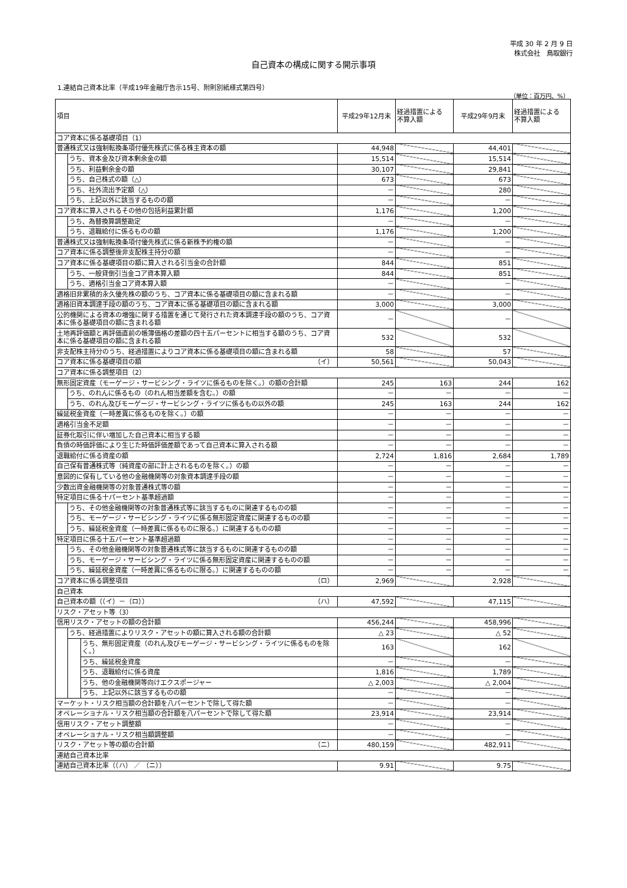平成 30 年 2 月 9 日
株式会社　鳥取銀行
自己資本の構成に関する開示事項
1.連結自己資本比率（平成19年金融庁告示15号、附則別紙様式第四号）
（単位：百万円、%）
| 項目 | | | 平成29年12月末 | 経過措置による 不算入額 | 平成29年9月末 | 経過措置による 不算入額 |
| --- | --- | --- | --- | --- | --- | --- |
| コア資本に係る基礎項目（1） | | | | | | |
| 普通株式又は強制転換条項付優先株式に係る株主資本の額 | | | 44,948 | | 44,401 | |
| | うち、資本金及び資本剰余金の額 | | 15,514 | | 15,514 | |
| | うち、利益剰余金の額 | | 30,107 | | 29,841 | |
| | うち、自己株式の額（△） | | 673 | | 673 | |
| | うち、社外流出予定額（△） | | － | | 280 | |
| | うち、上記以外に該当するものの額 | | － | | － | |
| コア資本に算入されるその他の包括利益累計額 | | | 1,176 | | 1,200 | |
| | うち、為替換算調整勘定 | | － | | － | |
| | うち、退職給付に係るものの額 | | 1,176 | | 1,200 | |
| 普通株式又は強制転換条項付優先株式に係る新株予約権の額 | | | － | | － | |
| コア資本に係る調整後非支配株主持分の額 | | | － | | － | |
| コア資本に係る基礎項目の額に算入される引当金の合計額 | | | 844 | | 851 | |
| | うち、一般貸倒引当金コア資本算入額 | | 844 | | 851 | |
| | うち、適格引当金コア資本算入額 | | － | | － | |
| 適格旧非累積的永久優先株の額のうち、コア資本に係る基礎項目の額に含まれる額 | | | － | | － | |
| 適格旧資本調達手段の額のうち、コア資本に係る基礎項目の額に含まれる額 | | | 3,000 | | 3,000 | |
| 公的機関による資本の増強に関する措置を通じて発行された資本調達手段の額のうち、コア資本に係る基礎項目の額に含まれる額 | | | － | | － | |
| 土地再評価額と再評価直前の帳簿価格の差額の四十五パーセントに相当する額のうち、コア資本に係る基礎項目の額に含まれる額 | | | 532 | | 532 | |
| 非支配株主持分のうち、経過措置によりコア資本に係る基礎項目の額に含まれる額 | | | 58 | | 57 | |
| コア資本に係る基礎項目の額 （イ） | | | 50,561 | | 50,043 | |
| コア資本に係る調整項目（2） | | | | | | |
| 無形固定資産（モーゲージ・サービシング・ライツに係るものを除く。）の額の合計額 | | | 245 | 163 | 244 | 162 |
| | うち、のれんに係るもの（のれん相当差額を含む。）の額 | | － | － | － | － |
| | うち、のれん及びモーゲージ・サービシング・ライツに係るもの以外の額 | | 245 | 163 | 244 | 162 |
| 繰延税金資産（一時差異に係るものを除く。）の額 | | | － | － | － | － |
| 適格引当金不足額 | | | － | － | － | － |
| 証券化取引に伴い増加した自己資本に相当する額 | | | － | － | － | － |
| 負債の時価評価により生じた時価評価差額であって自己資本に算入される額 | | | － | － | － | － |
| 退職給付に係る資産の額 | | | 2,724 | 1,816 | 2,684 | 1,789 |
| 自己保有普通株式等（純資産の部に計上されるものを除く。）の額 | | | － | － | － | － |
| 意図的に保有している他の金融機関等の対象資本調達手段の額 | | | － | － | － | － |
| 少数出資金融機関等の対象普通株式等の額 | | | － | － | － | － |
| 特定項目に係る十パーセント基準超過額 | | | － | － | － | － |
| | うち、その他金融機関等の対象普通株式等に該当するものに関連するものの額 | | － | － | － | － |
| | うち、モーゲージ・サービシング・ライツに係る無形固定資産に関連するものの額 | | － | － | － | － |
| | うち、繰延税金資産（一時差異に係るものに限る。）に関連するものの額 | | － | － | － | － |
| 特定項目に係る十五パーセント基準超過額 | | | － | － | － | － |
| | うち、その他金融機関等の対象普通株式等に該当するものに関連するものの額 | | － | － | － | － |
| | うち、モーゲージ・サービシング・ライツに係る無形固定資産に関連するものの額 | | － | － | － | － |
| | うち、繰延税金資産（一時差異に係るものに限る。）に関連するものの額 | | － | － | － | － |
| コア資本に係る調整項目 （ロ） | | | 2,969 | | 2,928 | |
| 自己資本 | | | | | | |
| 自己資本の額（（イ）－（ロ）） （ハ） | | | 47,592 | | 47,115 | |
| リスク・アセット等（3） | | | | | | |
| 信用リスク・アセットの額の合計額 | | | 456,244 | | 458,996 | |
| | うち、経過措置によりリスク・アセットの額に算入される額の合計額 | | △ 23 | | △ 52 | |
| | | うち、無形固定資産（のれん及びモーゲージ・サービシング・ライツに係るものを除く。） | 163 | | 162 | |
| | | うち、繰延税金資産 | － | | － | |
| | | うち、退職給付に係る資産 | 1,816 | | 1,789 | |
| | | うち、他の金融機関等向けエクスポージャー | △ 2,003 | | △ 2,004 | |
| | | うち、上記以外に該当するものの額 | － | | － | |
| マーケット・リスク相当額の合計額を八パーセントで除して得た額 | | | － | | － | |
| オペレーショナル・リスク相当額の合計額を八パーセントで除して得た額 | | | 23,914 | | 23,914 | |
| 信用リスク・アセット調整額 | | | － | | － | |
| オペレーショナル・リスク相当額調整額 | | | － | | － | |
| リスク・アセット等の額の合計額 （ニ） | | | 480,159 | | 482,911 | |
| 連結自己資本比率 | | | | | | |
| 連結自己資本比率（（ハ） ／ （ニ）） | | | 9.91 | | 9.75 | |